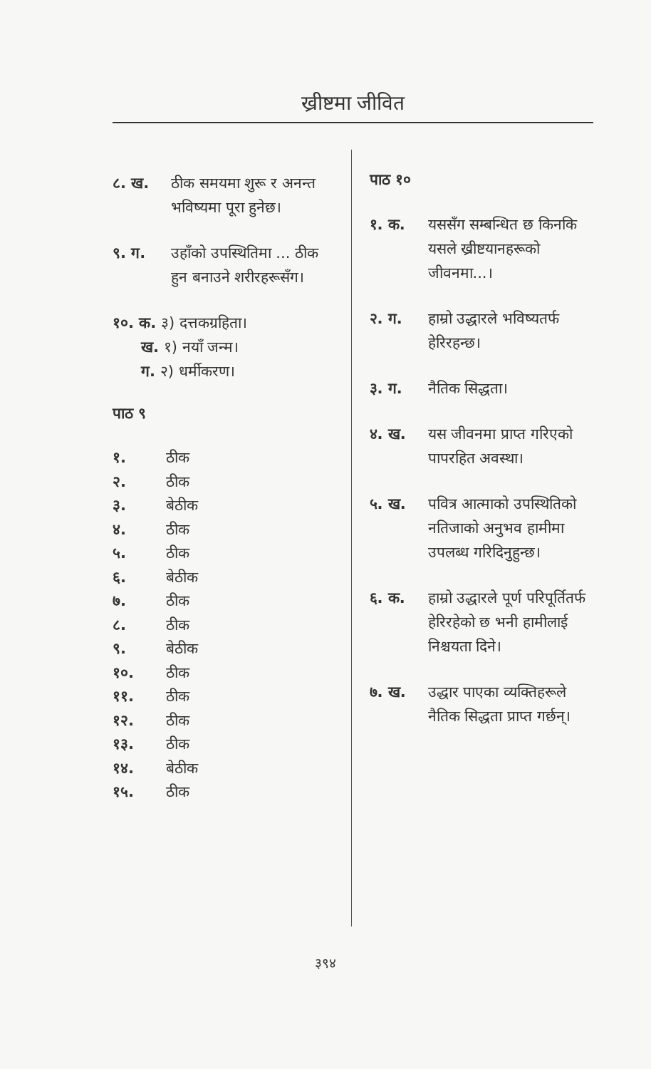ख्रीष्टमा जीवित
८. ख. ठीक समयमा शुरू र अनन्त भविष्यमा पूरा हुनेछ।
९. ग. उहाँको उपस्थितिमा ... ठीक हुन बनाउने शरीरहरूसँग।
१०. क. ३) दत्तकग्रहिता।
ख. १) नयाँ जन्म।
ग. २) धर्मीकरण।
पाठ ९
१. ठीक
२. ठीक
३. बेठीक
४. ठीक
५. ठीक
६. बेठीक
७. ठीक
८. ठीक
९. बेठीक
१०. ठीक
११. ठीक
१२. ठीक
१३. ठीक
१४. बेठीक
१५. ठीक
पाठ १०
१. क. यससँग सम्बन्धित छ किनकि यसले ख्रीष्टयानहरूको जीवनमा...।
२. ग. हाम्रो उद्धारले भविष्यतर्फ हेरिरहन्छ।
३. ग. नैतिक सिद्धता।
४. ख. यस जीवनमा प्राप्त गरिएको पापरहित अवस्था।
५. ख. पवित्र आत्माको उपस्थितिको नतिजाको अनुभव हामीमा उपलब्ध गरिदिनुहुन्छ।
६. क. हाम्रो उद्धारले पूर्ण परिपूर्तितर्फ हेरिरहेको छ भनी हामीलाई निश्चयता दिने।
७. ख. उद्धार पाएका व्यक्तिहरूले नैतिक सिद्धता प्राप्त गर्छन्।
३९४